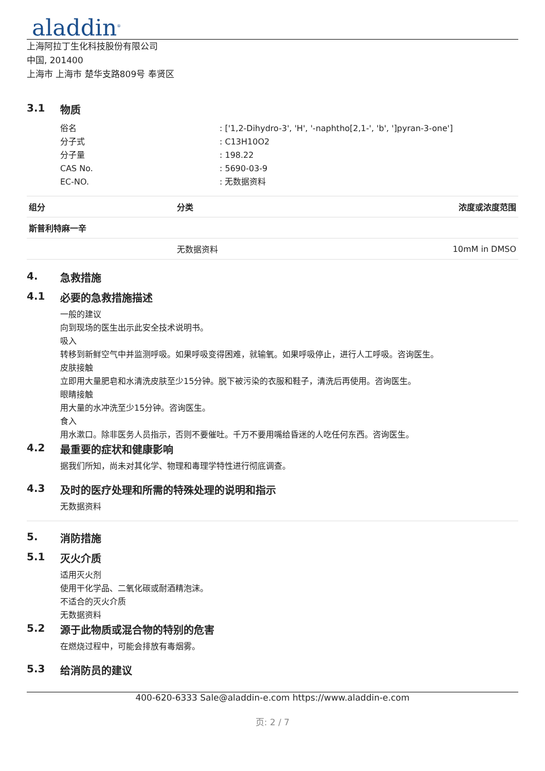aladdin<sup>®</sup>
上海阿拉丁生化科技股份有限公司
中国, 201400
上海市 上海市 楚华支路809号 奉贤区
3.1 物质
| 俗名 | : ['1,2-Dihydro-3', 'H', '-naphtho[2,1-', 'b', ']pyran-3-one'] |
| 分子式 | : C13H10O2 |
| 分子量 | : 198.22 |
| CAS No. | : 5690-03-9 |
| EC-NO. | : 无数据资料 |
| 组分 | 分类 | 浓度或浓度范围 |
| --- | --- | --- |
| 斯普利特麻一辛 | | |
| | 无数据资料 | 10mM in DMSO |
4. 急救措施
4.1 必要的急救措施描述
一般的建议
向到现场的医生出示此安全技术说明书。
吸入
转移到新鲜空气中并监测呼吸。如果呼吸变得困难，就输氧。如果呼吸停止，进行人工呼吸。咨询医生。
皮肤接触
立即用大量肥皂和水清洗皮肤至少15分钟。脱下被污染的衣服和鞋子，清洗后再使用。咨询医生。
眼睛接触
用大量的水冲洗至少15分钟。咨询医生。
食入
用水漱口。除非医务人员指示，否则不要催吐。千万不要用嘴给昏迷的人吃任何东西。咨询医生。
4.2 最重要的症状和健康影响
据我们所知，尚未对其化学、物理和毒理学特性进行彻底调查。
4.3 及时的医疗处理和所需的特殊处理的说明和指示
无数据资料
5. 消防措施
5.1 灭火介质
适用灭火剂
使用干化学品、二氧化碳或耐酒精泡沫。
不适合的灭火介质
无数据资料
5.2 源于此物质或混合物的特别的危害
在燃烧过程中，可能会排放有毒烟雾。
5.3 给消防员的建议
400-620-6333 Sale@aladdin-e.com https://www.aladdin-e.com
页: 2 / 7